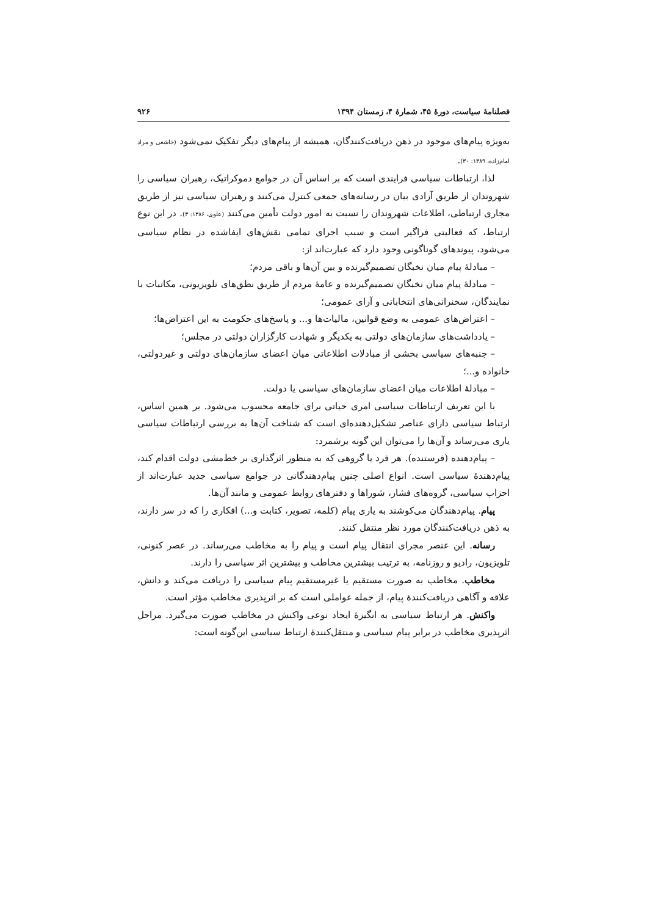فصلنامهٔ سیاست، دورهٔ ۴۵، شمارهٔ ۴، زمستان ۱۳۹۴ ۹۲۶
به‌ویژه پیام‌های موجود در ذهن دریافت‌کنندگان، همیشه از پیام‌های دیگر تفکیک نمی‌شود (خاشعی و مراد امام‌زاده، ۱۳۸۹: ۳۰).
لذا، ارتباطات سیاسی فرایندی است که بر اساس آن در جوامع دموکراتیک، رهبران سیاسی را شهروندان از طریق آزادی بیان در رسانه‌های جمعی کنترل می‌کنند و رهبران سیاسی نیز از طریق مجاری ارتباطی، اطلاعات شهروندان را نسبت به امور دولت تأمین می‌کنند (علوی، ۱۳۸۶: ۳). در این نوع ارتباط، که فعالیتی فراگیر است و سبب اجرای تمامی نقش‌های ایفاشده در نظام سیاسی می‌شود، پیوندهای گوناگونی وجود دارد که عبارت‌اند از:
– مبادلهٔ پیام میان نخبگان تصمیم‌گیرنده و بین آن‌ها و باقی مردم؛
– مبادلهٔ پیام میان نخبگان تصمیم‌گیرنده و عامهٔ مردم از طریق نطق‌های تلویزیونی، مکاتبات با نمایندگان، سخنرانی‌های انتخاباتی و آرای عمومی؛
– اعتراض‌های عمومی به وضع قوانین، مالیات‌ها و... و پاسخ‌های حکومت به این اعتراض‌ها؛
– یادداشت‌های سازمان‌های دولتی به یکدیگر و شهادت کارگزاران دولتی در مجلس؛
– جنبه‌های سیاسی بخشی از مبادلات اطلاعاتی میان اعضای سازمان‌های دولتی و غیردولتی، خانواده و...؛
– مبادلهٔ اطلاعات میان اعضای سازمان‌های سیاسی یا دولت.
با این تعریف ارتباطات سیاسی امری حیاتی برای جامعه محسوب می‌شود. بر همین اساس، ارتباط سیاسی دارای عناصر تشکیل‌دهنده‌ای است که شناخت آن‌ها به بررسی ارتباطات سیاسی یاری می‌رساند و آن‌ها را می‌توان این گونه برشمرد:
– پیام‌دهنده (فرستنده). هر فرد یا گروهی که به منظور اثرگذاری بر خط‌مشی دولت اقدام کند، پیام‌دهندهٔ سیاسی است. انواع اصلی چنین پیام‌دهندگانی در جوامع سیاسی جدید عبارت‌اند از احزاب سیاسی، گروه‌های فشار، شوراها و دفترهای روابط عمومی و مانند آن‌ها.
پیام. پیام‌دهندگان می‌کوشند به یاری پیام (کلمه، تصویر، کتابت و...) افکاری را که در سر دارند، به ذهن دریافت‌کنندگان مورد نظر منتقل کنند.
رسانه. این عنصر مجرای انتقال پیام است و پیام را به مخاطب می‌رساند. در عصر کنونی، تلویزیون، رادیو و روزنامه، به ترتیب بیشترین مخاطب و بیشترین اثر سیاسی را دارند.
مخاطب. مخاطب به صورت مستقیم یا غیرمستقیم پیام سیاسی را دریافت می‌کند و دانش، علاقه و آگاهی دریافت‌کنندهٔ پیام، از جمله عواملی است که بر اثرپذیری مخاطب مؤثر است.
واکنش. هر ارتباط سیاسی به انگیزهٔ ایجاد نوعی واکنش در مخاطب صورت می‌گیرد. مراحل اثرپذیری مخاطب در برابر پیام سیاسی و منتقل‌کنندهٔ ارتباط سیاسی این‌گونه است: